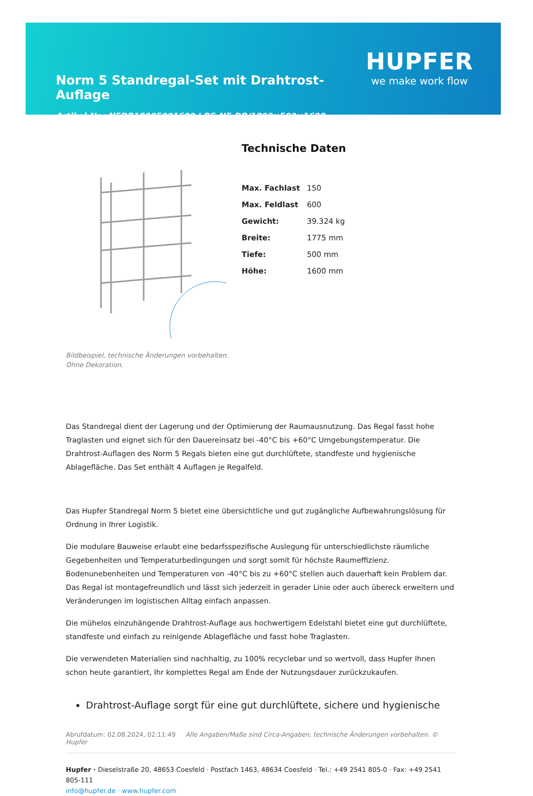Norm 5 Standregal-Set mit Drahtrost-Auflage
Artikel-Nr.: N5DR18005001600 | RS-N5-DR/1800×500×1600
HUPFER
we make work flow
Bildbeispiel, technische Änderungen vorbehalten.
Ohne Dekoration.
Technische Daten
| Max. Fachlast | 150 |
| Max. Feldlast | 600 |
| Gewicht: | 39.324 kg |
| Breite: | 1775 mm |
| Tiefe: | 500 mm |
| Höhe: | 1600 mm |
Das Standregal dient der Lagerung und der Optimierung der Raumausnutzung. Das Regal fasst hohe Traglasten und eignet sich für den Dauereinsatz bei -40°C bis +60°C Umgebungstemperatur. Die Drahtrost-Auflagen des Norm 5 Regals bieten eine gut durchlüftete, standfeste und hygienische Ablagefläche. Das Set enthält 4 Auflagen je Regalfeld.
Das Hupfer Standregal Norm 5 bietet eine übersichtliche und gut zugängliche Aufbewahrungslösung für Ordnung in Ihrer Logistik.
Die modulare Bauweise erlaubt eine bedarfsspezifische Auslegung für unterschiedlichste räumliche Gegebenheiten und Temperaturbedingungen und sorgt somit für höchste Raumeffizienz. Bodenunebenheiten und Temperaturen von -40°C bis zu +60°C stellen auch dauerhaft kein Problem dar. Das Regal ist montagefreundlich und lässt sich jederzeit in gerader Linie oder auch übereck erweitern und Veränderungen im logistischen Alltag einfach anpassen.
Die mühelos einzuhängende Drahtrost-Auflage aus hochwertigem Edelstahl bietet eine gut durchlüftete, standfeste und einfach zu reinigende Ablagefläche und fasst hohe Traglasten.
Die verwendeten Materialien sind nachhaltig, zu 100% recyclebar und so wertvoll, dass Hupfer Ihnen schon heute garantiert, Ihr komplettes Regal am Ende der Nutzungsdauer zurückzukaufen.
Drahtrost-Auflage sorgt für eine gut durchlüftete, sichere und hygienische
Abrufdatum: 02.08.2024, 02:11:49 Alle Angaben/Maße sind Circa-Angaben, technische Änderungen vorbehalten. © Hupfer
Hupfer · Dieselstraße 20, 48653 Coesfeld · Postfach 1463, 48634 Coesfeld · Tel.: +49 2541 805-0 · Fax: +49 2541 805-111
info@hupfer.de · www.hupfer.com